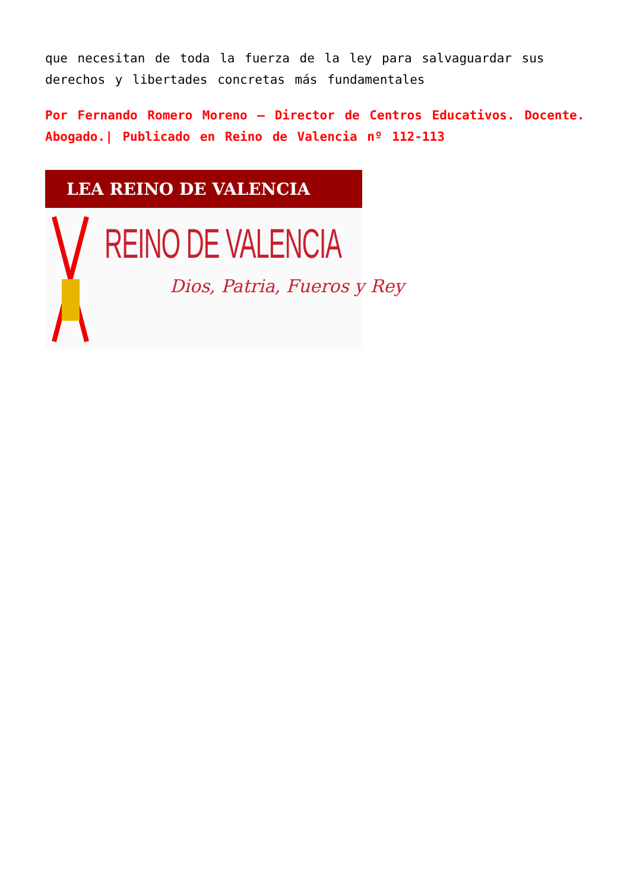que necesitan de toda la fuerza de la ley para salvaguardar sus derechos y libertades concretas más fundamentales
Por Fernando Romero Moreno – Director de Centros Educativos. Docente. Abogado.| Publicado en Reino de Valencia nº 112-113
LEA REINO DE VALENCIA
REINO DE VALENCIA
Dios, Patria, Fueros y Rey